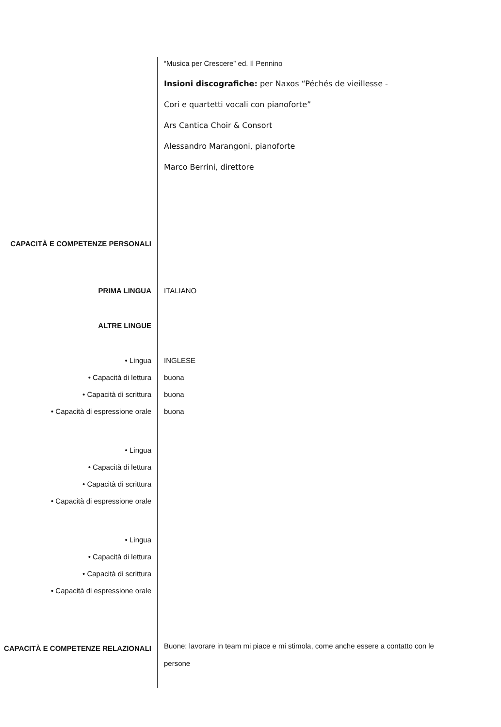“Musica per Crescere” ed. Il Pennino
Insioni discografiche: per Naxos “Péchés de vieillesse -
Cori e quartetti vocali con pianoforte”
Ars Cantica Choir & Consort
Alessandro Marangoni, pianoforte
Marco Berrini, direttore
CAPACITÀ E COMPETENZE PERSONALI
PRIMA LINGUA ITALIANO
ALTRE LINGUE
• Lingua INGLESE
• Capacità di lettura buona
• Capacità di scrittura buona
• Capacità di espressione orale buona
• Lingua
• Capacità di lettura
• Capacità di scrittura
• Capacità di espressione orale
• Lingua
• Capacità di lettura
• Capacità di scrittura
• Capacità di espressione orale
CAPACITÀ E COMPETENZE RELAZIONALI
Buone: lavorare in team mi piace e mi stimola, come anche essere a contatto con le persone